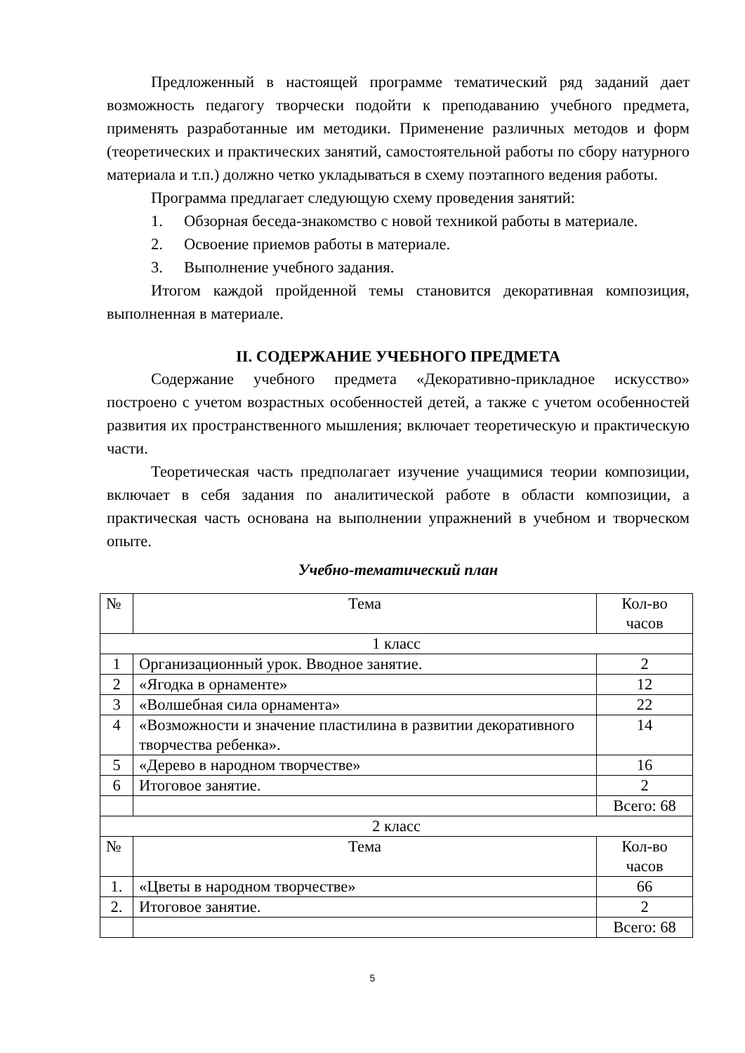Предложенный в настоящей программе тематический ряд заданий дает возможность педагогу творчески подойти к преподаванию учебного предмета, применять разработанные им методики. Применение различных методов и форм (теоретических и практических занятий, самостоятельной работы по сбору натурного материала и т.п.) должно четко укладываться в схему поэтапного ведения работы.
Программа предлагает следующую схему проведения занятий:
1. Обзорная беседа-знакомство с новой техникой работы в материале.
2. Освоение приемов работы в материале.
3. Выполнение учебного задания.
Итогом каждой пройденной темы становится декоративная композиция, выполненная в материале.
II. СОДЕРЖАНИЕ УЧЕБНОГО ПРЕДМЕТА
Содержание учебного предмета «Декоративно-прикладное искусство» построено с учетом возрастных особенностей детей, а также с учетом особенностей развития их пространственного мышления; включает теоретическую и практическую части.
Теоретическая часть предполагает изучение учащимися теории композиции, включает в себя задания по аналитической работе в области композиции, а практическая часть основана на выполнении упражнений в учебном и творческом опыте.
Учебно-тематический план
| № | Тема | Кол-во часов |
| --- | --- | --- |
| 1 класс | | |
| 1 | Организационный урок. Вводное занятие. | 2 |
| 2 | «Ягодка в орнаменте» | 12 |
| 3 | «Волшебная сила орнамента» | 22 |
| 4 | «Возможности и значение пластилина в развитии декоративного творчества ребенка». | 14 |
| 5 | «Дерево в народном творчестве» | 16 |
| 6 | Итоговое занятие. | 2 |
| | | Всего: 68 |
| 2 класс | | |
| № | Тема | Кол-во часов |
| 1. | «Цветы в народном творчестве» | 66 |
| 2. | Итоговое занятие. | 2 |
| | | Всего: 68 |
5